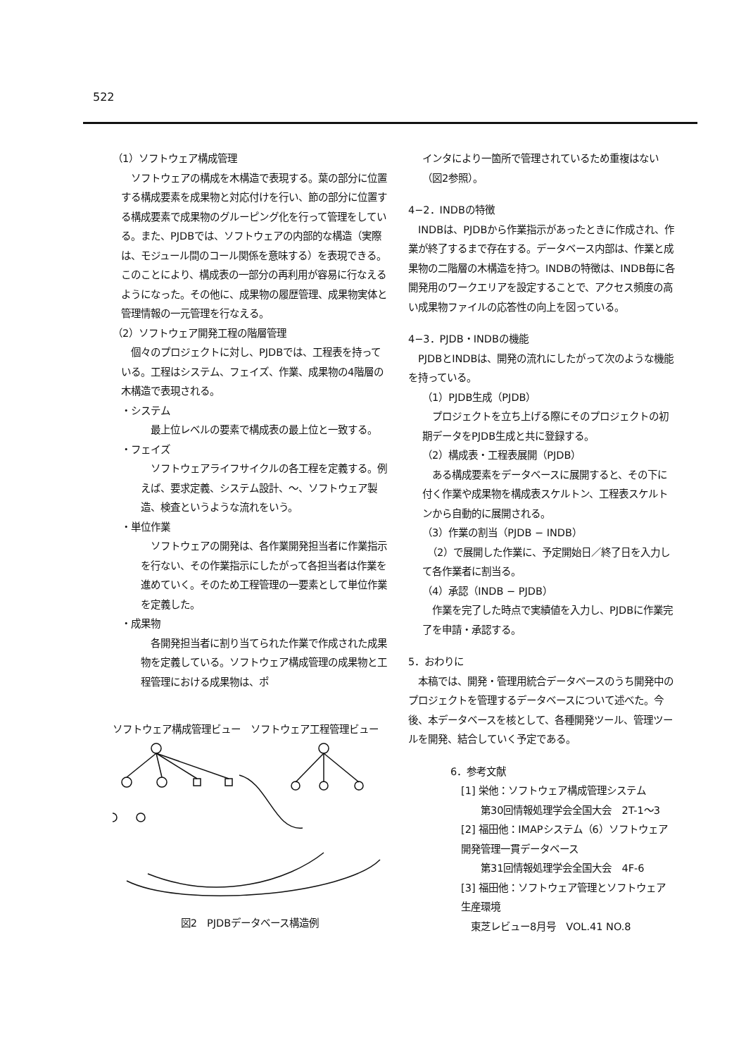522
（1）ソフトウェア構成管理
　ソフトウェアの構成を木構造で表現する。葉の部分に位置する構成要素を成果物と対応付けを行い、節の部分に位置する構成要素で成果物のグルーピング化を行って管理をしている。また、PJDBでは、ソフトウェアの内部的な構造（実際は、モジュール間のコール関係を意味する）を表現できる。このことにより、構成表の一部分の再利用が容易に行なえるようになった。その他に、成果物の履歴管理、成果物実体と管理情報の一元管理を行なえる。
（2）ソフトウェア開発工程の階層管理
　個々のプロジェクトに対し、PJDBでは、工程表を持っている。工程はシステム、フェイズ、作業、成果物の4階層の木構造で表現される。
・システム
　最上位レベルの要素で構成表の最上位と一致する。
・フェイズ
　ソフトウェアライフサイクルの各工程を定義する。例えば、要求定義、システム設計、〜、ソフトウェア製造、検査というような流れをいう。
・単位作業
　ソフトウェアの開発は、各作業開発担当者に作業指示を行ない、その作業指示にしたがって各担当者は作業を進めていく。そのため工程管理の一要素として単位作業を定義した。
・成果物
　各開発担当者に割り当てられた作業で作成された成果物を定義している。ソフトウェア構成管理の成果物と工程管理における成果物は、ポ
ソフトウェア構成管理ビュー　ソフトウェア工程管理ビュー
図2　PJDBデータベース構造例
インタにより一箇所で管理されているため重複はない（図2参照）。
4−2．INDBの特徴
　INDBは、PJDBから作業指示があったときに作成され、作業が終了するまで存在する。データベース内部は、作業と成果物の二階層の木構造を持つ。INDBの特徴は、INDB毎に各開発用のワークエリアを設定することで、アクセス頻度の高い成果物ファイルの応答性の向上を図っている。
4−3．PJDB・INDBの機能
　PJDBとINDBは、開発の流れにしたがって次のような機能を持っている。
（1）PJDB生成（PJDB）
　プロジェクトを立ち上げる際にそのプロジェクトの初期データをPJDB生成と共に登録する。
（2）構成表・工程表展開（PJDB）
　ある構成要素をデータベースに展開すると、その下に付く作業や成果物を構成表スケルトン、工程表スケルトンから自動的に展開される。
（3）作業の割当（PJDB − INDB）
　（2）で展開した作業に、予定開始日／終了日を入力して各作業者に割当る。
（4）承認（INDB − PJDB）
　作業を完了した時点で実績値を入力し、PJDBに作業完了を申請・承認する。
5．おわりに
　本稿では、開発・管理用統合データベースのうち開発中のプロジェクトを管理するデータベースについて述べた。今後、本データベースを核として、各種開発ツール、管理ツールを開発、結合していく予定である。
6．参考文献
[1] 栄他：ソフトウェア構成管理システム
　　第30回情報処理学会全国大会　2T-1〜3
[2] 福田他：IMAPシステム（6）ソフトウェア開発管理一貫データベース
　　第31回情報処理学会全国大会　4F-6
[3] 福田他：ソフトウェア管理とソフトウェア生産環境
　東芝レビュー8月号　VOL.41 NO.8